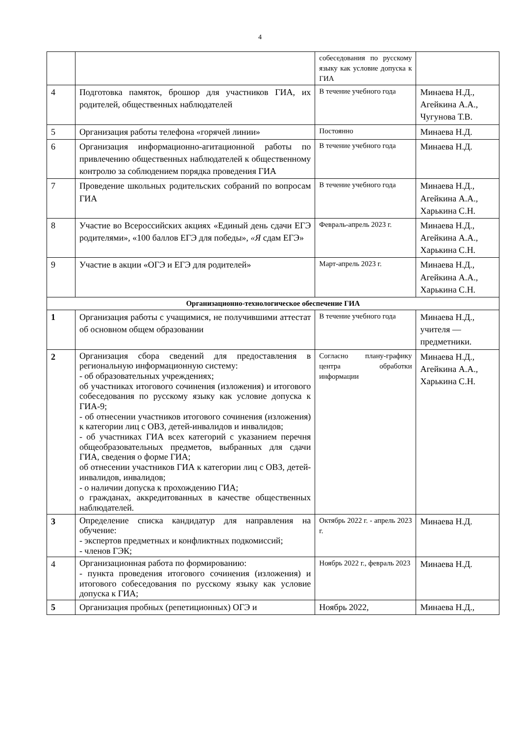4
| | | собеседования по русскому языку как условие допуска к ГИА | |
| 4 | Подготовка памяток, брошюр для участников ГИА, их родителей, общественных наблюдателей | В течение учебного года | Минаева Н.Д., Агейкина А.А., Чугунова Т.В. |
| 5 | Организация работы телефона «горячей линии» | Постоянно | Минаева Н.Д. |
| 6 | Организация информационно-агитационной работы по привлечению общественных наблюдателей к общественному контролю за соблюдением порядка проведения ГИА | В течение учебного года | Минаева Н.Д. |
| 7 | Проведение школьных родительских собраний по вопросам ГИА | В течение учебного года | Минаева Н.Д., Агейкина А.А., Харькина С.Н. |
| 8 | Участие во Всероссийских акциях «Единый день сдачи ЕГЭ родителями», «100 баллов ЕГЭ для победы», «Я сдам ЕГЭ» | Февраль-апрель 2023 г. | Минаева Н.Д., Агейкина А.А., Харькина С.Н. |
| 9 | Участие в акции «ОГЭ и ЕГЭ для родителей» | Март-апрель 2023 г. | Минаева Н.Д., Агейкина А.А., Харькина С.Н. |
| Организационно-технологическое обеспечение ГИА | | | |
| 1 | Организация работы с учащимися, не получившими аттестат об основном общем образовании | В течение учебного года | Минаева Н.Д., учителя — предметники. |
| 2 | Организация сбора сведений для предоставления в региональную информационную систему: - об образовательных учреждениях; об участниках итогового сочинения (изложения) и итогового собеседования по русскому языку как условие допуска к ГИА-9; - об отнесении участников итогового сочинения (изложения) к категории лиц с ОВЗ, детей-инвалидов и инвалидов; - об участниках ГИА всех категорий с указанием перечня общеобразовательных предметов, выбранных для сдачи ГИА, сведения о форме ГИА; об отнесении участников ГИА к категории лиц с ОВЗ, детей-инвалидов, инвалидов; - о наличии допуска к прохождению ГИА; о гражданах, аккредитованных в качестве общественных наблюдателей. | Согласно плану-графику центра обработки информации | Минаева Н.Д., Агейкина А.А., Харькина С.Н. |
| 3 | Определение списка кандидатур для направления на обучение: - экспертов предметных и конфликтных подкомиссий; - членов ГЭК; | Октябрь 2022 г. - апрель 2023 г. | Минаева Н.Д. |
| 4 | Организационная работа по формированию: - пункта проведения итогового сочинения (изложения) и итогового собеседования по русскому языку как условие допуска к ГИА; | Ноябрь 2022 г., февраль 2023 | Минаева Н.Д. |
| 5 | Организация пробных (репетиционных) ОГЭ и | Ноябрь 2022, | Минаева Н.Д., |